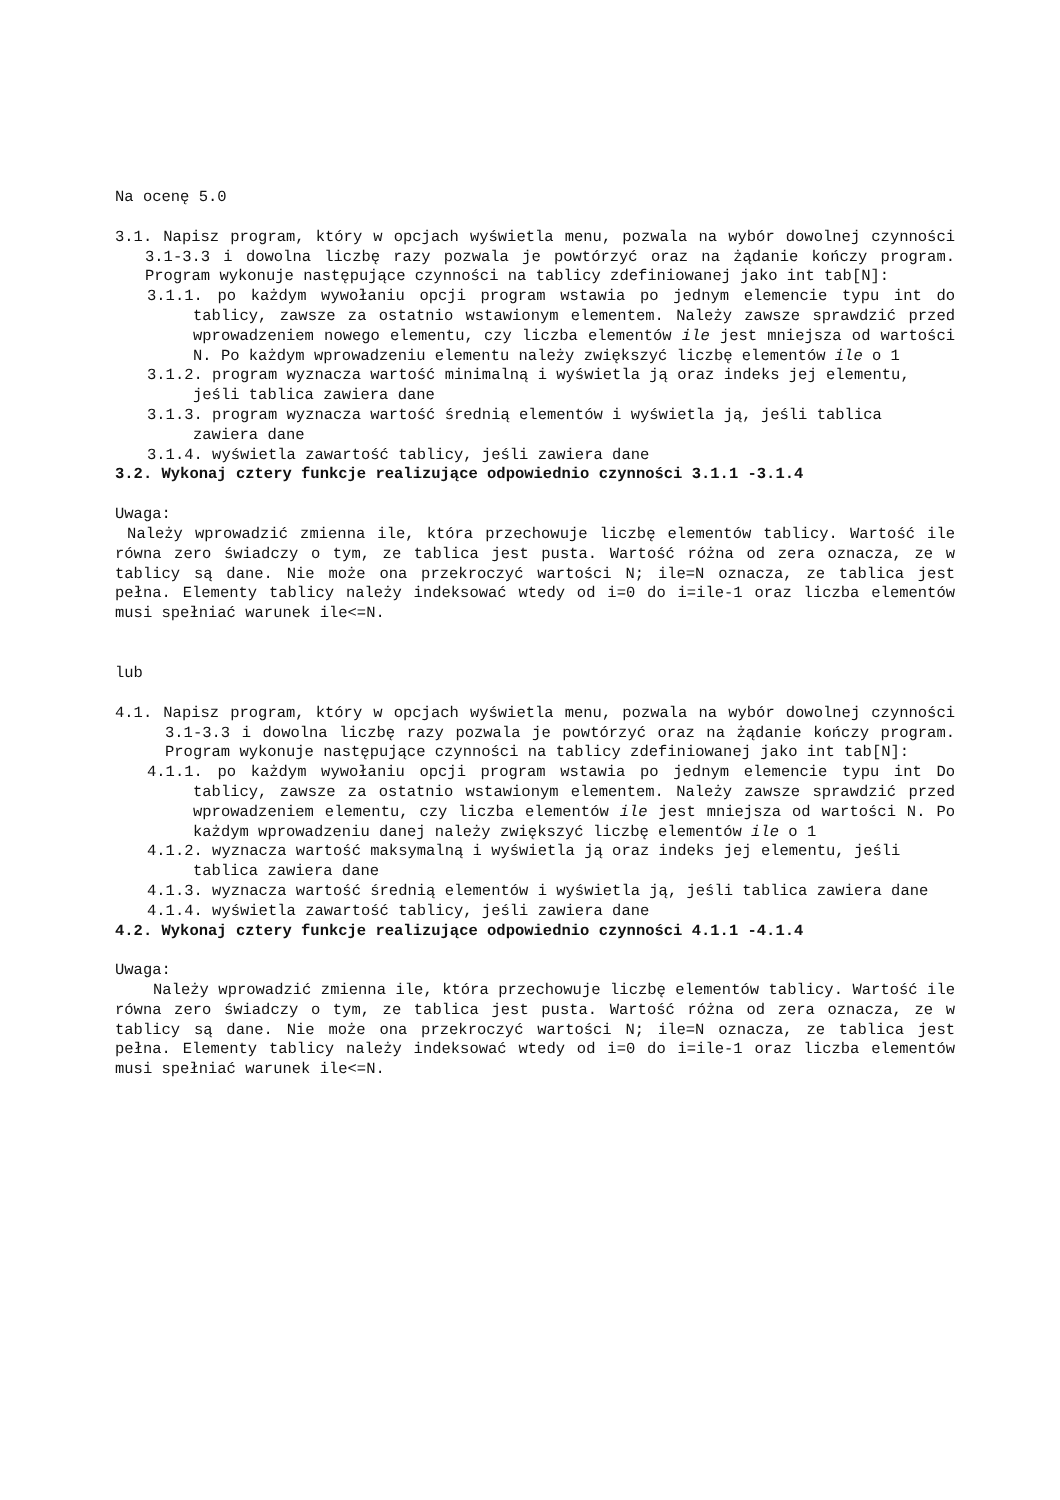Na ocenę 5.0
3.1. Napisz program, który w opcjach wyświetla menu, pozwala na wybór dowolnej czynności 3.1-3.3 i dowolna liczbę razy pozwala je powtórzyć oraz na żądanie kończy program. Program wykonuje następujące czynności na tablicy zdefiniowanej jako int tab[N]:
3.1.1. po każdym wywołaniu opcji program wstawia po jednym elemencie typu int do tablicy, zawsze za ostatnio wstawionym elementem. Należy zawsze sprawdzić przed wprowadzeniem nowego elementu, czy liczba elementów ile jest mniejsza od wartości N. Po każdym wprowadzeniu elementu należy zwiększyć liczbę elementów ile o 1
3.1.2. program wyznacza wartość minimalną i wyświetla ją oraz indeks jej elementu, jeśli tablica zawiera dane
3.1.3. program wyznacza wartość średnią elementów i wyświetla ją, jeśli tablica zawiera dane
3.1.4. wyświetla zawartość tablicy, jeśli zawiera dane
3.2. Wykonaj cztery funkcje realizujące odpowiednio czynności 3.1.1 -3.1.4
Uwaga:
Należy wprowadzić zmienna ile, która przechowuje liczbę elementów tablicy. Wartość ile równa zero świadczy o tym, ze tablica jest pusta. Wartość różna od zera oznacza, ze w tablicy są dane. Nie może ona przekroczyć wartości N; ile=N oznacza, ze tablica jest pełna. Elementy tablicy należy indeksować wtedy od i=0 do i=ile-1 oraz liczba elementów musi spełniać warunek ile<=N.
lub
4.1. Napisz program, który w opcjach wyświetla menu, pozwala na wybór dowolnej czynności 3.1-3.3 i dowolna liczbę razy pozwala je powtórzyć oraz na żądanie kończy program. Program wykonuje następujące czynności na tablicy zdefiniowanej jako int tab[N]:
4.1.1. po każdym wywołaniu opcji program wstawia po jednym elemencie typu int Do tablicy, zawsze za ostatnio wstawionym elementem. Należy zawsze sprawdzić przed wprowadzeniem elementu, czy liczba elementów ile jest mniejsza od wartości N. Po każdym wprowadzeniu danej należy zwiększyć liczbę elementów ile o 1
4.1.2. wyznacza wartość maksymalną i wyświetla ją oraz indeks jej elementu, jeśli tablica zawiera dane
4.1.3. wyznacza wartość średnią elementów i wyświetla ją, jeśli tablica zawiera dane
4.1.4. wyświetla zawartość tablicy, jeśli zawiera dane
4.2. Wykonaj cztery funkcje realizujące odpowiednio czynności 4.1.1 -4.1.4
Uwaga:
Należy wprowadzić zmienna ile, która przechowuje liczbę elementów tablicy. Wartość ile równa zero świadczy o tym, ze tablica jest pusta. Wartość różna od zera oznacza, ze w tablicy są dane. Nie może ona przekroczyć wartości N; ile=N oznacza, ze tablica jest pełna. Elementy tablicy należy indeksować wtedy od i=0 do i=ile-1 oraz liczba elementów musi spełniać warunek ile<=N.